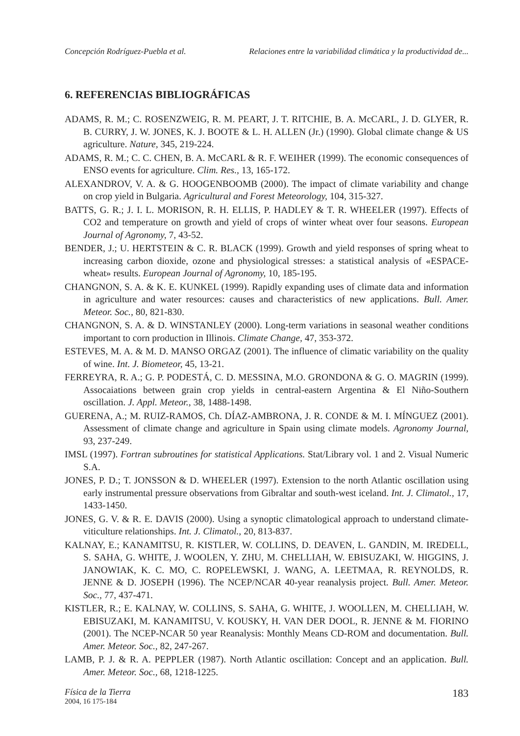Concepción Rodríguez-Puebla et al. Relaciones entre la variabilidad climática y la productividad de...
6. REFERENCIAS BIBLIOGRÁFICAS
ADAMS, R. M.; C. ROSENZWEIG, R. M. PEART, J. T. RITCHIE, B. A. McCARL, J. D. GLYER, R. B. CURRY, J. W. JONES, K. J. BOOTE & L. H. ALLEN (Jr.) (1990). Global climate change & US agriculture. Nature, 345, 219-224.
ADAMS, R. M.; C. C. CHEN, B. A. McCARL & R. F. WEIHER (1999). The economic consequences of ENSO events for agriculture. Clim. Res., 13, 165-172.
ALEXANDROV, V. A. & G. HOOGENBOOMB (2000). The impact of climate variability and change on crop yield in Bulgaria. Agricultural and Forest Meteorology, 104, 315-327.
BATTS, G. R.; J. I. L. MORISON, R. H. ELLIS, P. HADLEY & T. R. WHEELER (1997). Effects of CO2 and temperature on growth and yield of crops of winter wheat over four seasons. European Journal of Agronomy, 7, 43-52.
BENDER, J.; U. HERTSTEIN & C. R. BLACK (1999). Growth and yield responses of spring wheat to increasing carbon dioxide, ozone and physiological stresses: a statistical analysis of «ESPACE-wheat» results. European Journal of Agronomy, 10, 185-195.
CHANGNON, S. A. & K. E. KUNKEL (1999). Rapidly expanding uses of climate data and information in agriculture and water resources: causes and characteristics of new applications. Bull. Amer. Meteor. Soc., 80, 821-830.
CHANGNON, S. A. & D. WINSTANLEY (2000). Long-term variations in seasonal weather conditions important to corn production in Illinois. Climate Change, 47, 353-372.
ESTEVES, M. A. & M. D. MANSO ORGAZ (2001). The influence of climatic variability on the quality of wine. Int. J. Biometeor, 45, 13-21.
FERREYRA, R. A.; G. P. PODESTÁ, C. D. MESSINA, M.O. GRONDONA & G. O. MAGRIN (1999). Assocaiations between grain crop yields in central-eastern Argentina & El Niño-Southern oscillation. J. Appl. Meteor., 38, 1488-1498.
GUERENA, A.; M. RUIZ-RAMOS, Ch. DÍAZ-AMBRONA, J. R. CONDE & M. I. MÍNGUEZ (2001). Assessment of climate change and agriculture in Spain using climate models. Agronomy Journal, 93, 237-249.
IMSL (1997). Fortran subroutines for statistical Applications. Stat/Library vol. 1 and 2. Visual Numeric S.A.
JONES, P. D.; T. JONSSON & D. WHEELER (1997). Extension to the north Atlantic oscillation using early instrumental pressure observations from Gibraltar and south-west iceland. Int. J. Climatol., 17, 1433-1450.
JONES, G. V. & R. E. DAVIS (2000). Using a synoptic climatological approach to understand climate-viticulture relationships. Int. J. Climatol., 20, 813-837.
KALNAY, E.; KANAMITSU, R. KISTLER, W. COLLINS, D. DEAVEN, L. GANDIN, M. IREDELL, S. SAHA, G. WHITE, J. WOOLEN, Y. ZHU, M. CHELLIAH, W. EBISUZAKI, W. HIGGINS, J. JANOWIAK, K. C. MO, C. ROPELEWSKI, J. WANG, A. LEETMAA, R. REYNOLDS, R. JENNE & D. JOSEPH (1996). The NCEP/NCAR 40-year reanalysis project. Bull. Amer. Meteor. Soc., 77, 437-471.
KISTLER, R.; E. KALNAY, W. COLLINS, S. SAHA, G. WHITE, J. WOOLLEN, M. CHELLIAH, W. EBISUZAKI, M. KANAMITSU, V. KOUSKY, H. VAN DER DOOL, R. JENNE & M. FIORINO (2001). The NCEP-NCAR 50 year Reanalysis: Monthly Means CD-ROM and documentation. Bull. Amer. Meteor. Soc., 82, 247-267.
LAMB, P. J. & R. A. PEPPLER (1987). North Atlantic oscillation: Concept and an application. Bull. Amer. Meteor. Soc., 68, 1218-1225.
Física de la Tierra
2004, 16 175-184
183